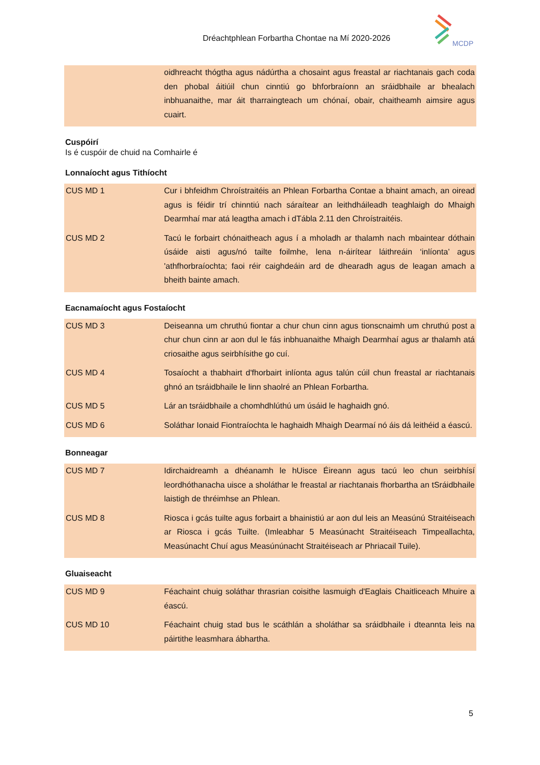Dréachtphlean Forbartha Chontae na Mí 2020-2026
MCDP
| | oidhreacht thógtha agus nádúrtha a chosaint agus freastal ar riachtanais gach coda den phobal áitiúil chun cinntiú go bhforbraíonn an sráidbhaile ar bhealach inbhuanaithe, mar áit tharraingteach um chónaí, obair, chaitheamh aimsire agus cuairt. |
Cuspóirí
Is é cuspóir de chuid na Comhairle é
Lonnaíocht agus Tithíocht
| CUS MD 1 | Cur i bhfeidhm Chroístraitéis an Phlean Forbartha Contae a bhaint amach, an oiread agus is féidir trí chinntiú nach sáraítear an leithdháileadh teaghlaigh do Mhaigh Dearmhaí mar atá leagtha amach i dTábla 2.11 den Chroístraitéis. |
| CUS MD 2 | Tacú le forbairt chónaitheach agus í a mholadh ar thalamh nach mbaintear dóthain úsáide aisti agus/nó tailte foilmhe, lena n-áirítear láithreáin ‘inlíonta’ agus 'athfhorbraíochta; faoi réir caighdeáin ard de dhearadh agus de leagan amach a bheith bainte amach. |
Eacnamaíocht agus Fostaíocht
| CUS MD 3 | Deiseanna um chruthú fiontar a chur chun cinn agus tionscnaimh um chruthú post a chur chun cinn ar aon dul le fás inbhuanaithe Mhaigh Dearmhaí agus ar thalamh atá criosaithe agus seirbhísithe go cuí. |
| CUS MD 4 | Tosaíocht a thabhairt d'fhorbairt inlíonta agus talún cúil chun freastal ar riachtanais ghnó an tsráidbhaile le linn shaolré an Phlean Forbartha. |
| CUS MD 5 | Lár an tsráidbhaile a chomhdhlúthú um úsáid le haghaidh gnó. |
| CUS MD 6 | Soláthar Ionaid Fiontraíochta le haghaidh Mhaigh Dearmaí nó áis dá leithéid a éascú. |
Bonneagar
| CUS MD 7 | Idirchaidreamh a dhéanamh le hUisce Éireann agus tacú leo chun seirbhísí leordhóthanacha uisce a sholáthar le freastal ar riachtanais fhorbartha an tSráidbhaile laistigh de thréimhse an Phlean. |
| CUS MD 8 | Riosca i gcás tuilte agus forbairt a bhainistiú ar aon dul leis an Measúnú Straitéiseach ar Riosca i gcás Tuilte. (Imleabhar 5 Measúnacht Straitéiseach Timpeallachta, Measúnacht Chuí agus Measúnúnacht Straitéiseach ar Phriacail Tuile). |
Gluaiseacht
| CUS MD 9 | Féachaint chuig soláthar thrasrian coisithe lasmuigh d'Eaglais Chaitliceach Mhuire a éascú. |
| CUS MD 10 | Féachaint chuig stad bus le scáthlán a sholáthar sa sráidbhaile i dteannta leis na páirtithe leasmhara ábhartha. |
5